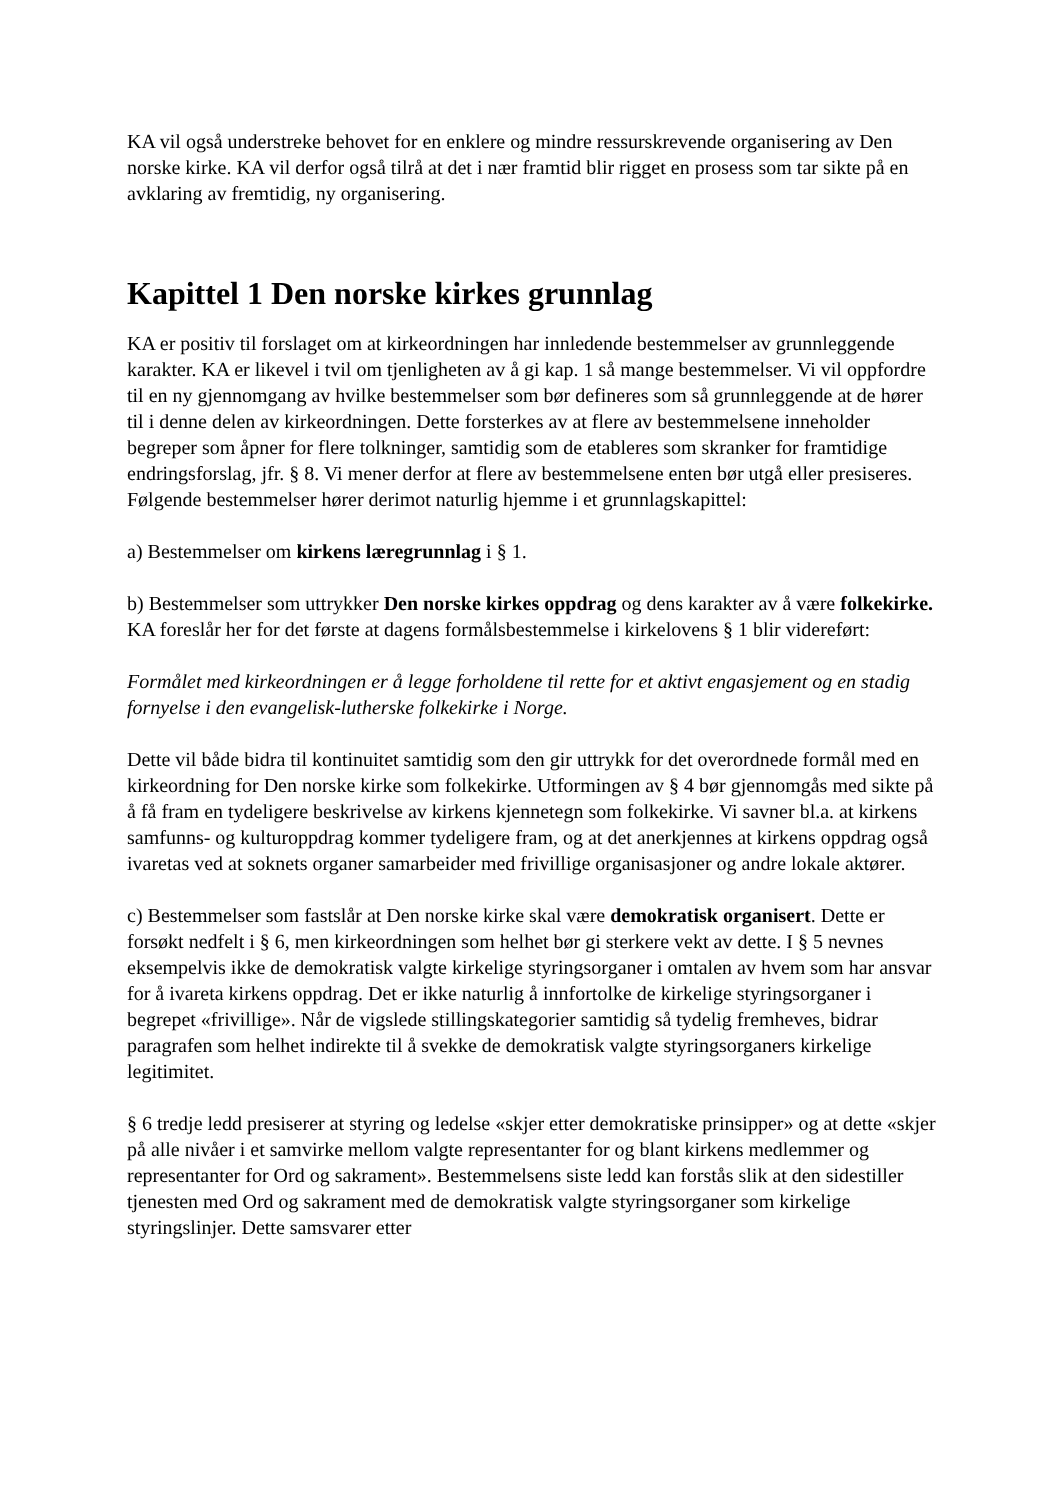KA vil også understreke behovet for en enklere og mindre ressurskrevende organisering av Den norske kirke. KA vil derfor også tilrå at det i nær framtid blir rigget en prosess som tar sikte på en avklaring av fremtidig, ny organisering.
Kapittel 1 Den norske kirkes grunnlag
KA er positiv til forslaget om at kirkeordningen har innledende bestemmelser av grunnleggende karakter. KA er likevel i tvil om tjenligheten av å gi kap. 1 så mange bestemmelser. Vi vil oppfordre til en ny gjennomgang av hvilke bestemmelser som bør defineres som så grunnleggende at de hører til i denne delen av kirkeordningen. Dette forsterkes av at flere av bestemmelsene inneholder begreper som åpner for flere tolkninger, samtidig som de etableres som skranker for framtidige endringsforslag, jfr. § 8. Vi mener derfor at flere av bestemmelsene enten bør utgå eller presiseres. Følgende bestemmelser hører derimot naturlig hjemme i et grunnlagskapittel:
a) Bestemmelser om kirkens læregrunnlag i § 1.
b) Bestemmelser som uttrykker Den norske kirkes oppdrag og dens karakter av å være folkekirke. KA foreslår her for det første at dagens formålsbestemmelse i kirkelovens § 1 blir videreført:
Formålet med kirkeordningen er å legge forholdene til rette for et aktivt engasjement og en stadig fornyelse i den evangelisk-lutherske folkekirke i Norge.
Dette vil både bidra til kontinuitet samtidig som den gir uttrykk for det overordnede formål med en kirkeordning for Den norske kirke som folkekirke. Utformingen av § 4 bør gjennomgås med sikte på å få fram en tydeligere beskrivelse av kirkens kjennetegn som folkekirke. Vi savner bl.a. at kirkens samfunns- og kulturoppdrag kommer tydeligere fram, og at det anerkjennes at kirkens oppdrag også ivaretas ved at soknets organer samarbeider med frivillige organisasjoner og andre lokale aktører.
c) Bestemmelser som fastslår at Den norske kirke skal være demokratisk organisert. Dette er forsøkt nedfelt i § 6, men kirkeordningen som helhet bør gi sterkere vekt av dette. I § 5 nevnes eksempelvis ikke de demokratisk valgte kirkelige styringsorganer i omtalen av hvem som har ansvar for å ivareta kirkens oppdrag. Det er ikke naturlig å innfortolke de kirkelige styringsorganer i begrepet «frivillige». Når de vigslede stillingskategorier samtidig så tydelig fremheves, bidrar paragrafen som helhet indirekte til å svekke de demokratisk valgte styringsorganers kirkelige legitimitet.
§ 6 tredje ledd presiserer at styring og ledelse «skjer etter demokratiske prinsipper» og at dette «skjer på alle nivåer i et samvirke mellom valgte representanter for og blant kirkens medlemmer og representanter for Ord og sakrament». Bestemmelsens siste ledd kan forstås slik at den sidestiller tjenesten med Ord og sakrament med de demokratisk valgte styringsorganer som kirkelige styringslinjer. Dette samsvarer etter